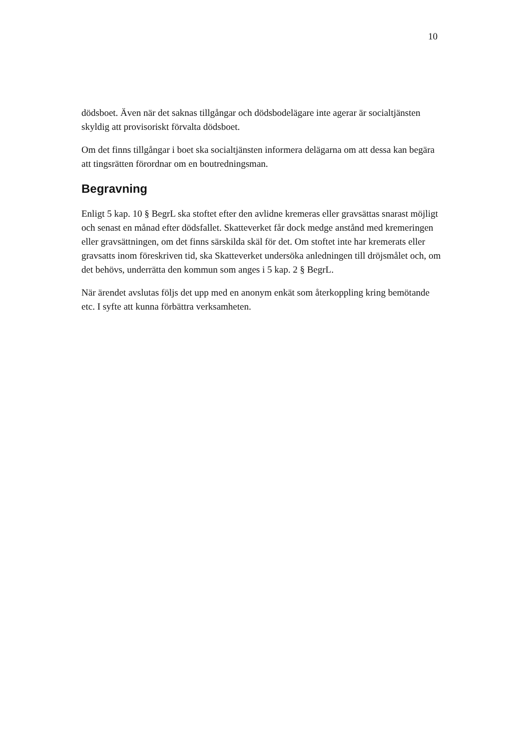10
dödsboet. Även när det saknas tillgångar och dödsbodelägare inte agerar är socialtjänsten skyldig att provisoriskt förvalta dödsboet.
Om det finns tillgångar i boet ska socialtjänsten informera delägarna om att dessa kan begära att tingsrätten förordnar om en boutredningsman.
Begravning
Enligt 5 kap. 10 § BegrL ska stoftet efter den avlidne kremeras eller gravsättas snarast möjligt och senast en månad efter dödsfallet. Skatteverket får dock medge anstånd med kremeringen eller gravsättningen, om det finns särskilda skäl för det. Om stoftet inte har kremerats eller gravsatts inom föreskriven tid, ska Skatteverket undersöka anledningen till dröjsmålet och, om det behövs, underrätta den kommun som anges i 5 kap. 2 § BegrL.
När ärendet avslutas följs det upp med en anonym enkät som återkoppling kring bemötande etc. I syfte att kunna förbättra verksamheten.